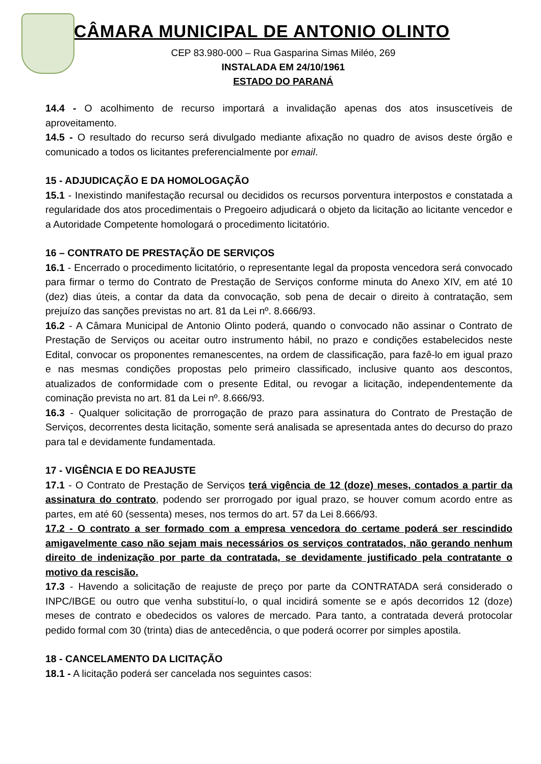CÂMARA MUNICIPAL DE ANTONIO OLINTO
CEP 83.980-000 – Rua Gasparina Simas Miléo, 269
INSTALADA EM 24/10/1961
ESTADO DO PARANÁ
14.4 - O acolhimento de recurso importará a invalidação apenas dos atos insuscetíveis de aproveitamento.
14.5 - O resultado do recurso será divulgado mediante afixação no quadro de avisos deste órgão e comunicado a todos os licitantes preferencialmente por email.
15 - ADJUDICAÇÃO E DA HOMOLOGAÇÃO
15.1 - Inexistindo manifestação recursal ou decididos os recursos porventura interpostos e constatada a regularidade dos atos procedimentais o Pregoeiro adjudicará o objeto da licitação ao licitante vencedor e a Autoridade Competente homologará o procedimento licitatório.
16 – CONTRATO DE PRESTAÇÃO DE SERVIÇOS
16.1 - Encerrado o procedimento licitatório, o representante legal da proposta vencedora será convocado para firmar o termo do Contrato de Prestação de Serviços conforme minuta do Anexo XIV, em até 10 (dez) dias úteis, a contar da data da convocação, sob pena de decair o direito à contratação, sem prejuízo das sanções previstas no art. 81 da Lei nº. 8.666/93.
16.2 - A Câmara Municipal de Antonio Olinto poderá, quando o convocado não assinar o Contrato de Prestação de Serviços ou aceitar outro instrumento hábil, no prazo e condições estabelecidos neste Edital, convocar os proponentes remanescentes, na ordem de classificação, para fazê-lo em igual prazo e nas mesmas condições propostas pelo primeiro classificado, inclusive quanto aos descontos, atualizados de conformidade com o presente Edital, ou revogar a licitação, independentemente da cominação prevista no art. 81 da Lei nº. 8.666/93.
16.3 - Qualquer solicitação de prorrogação de prazo para assinatura do Contrato de Prestação de Serviços, decorrentes desta licitação, somente será analisada se apresentada antes do decurso do prazo para tal e devidamente fundamentada.
17 - VIGÊNCIA E DO REAJUSTE
17.1 - O Contrato de Prestação de Serviços terá vigência de 12 (doze) meses, contados a partir da assinatura do contrato, podendo ser prorrogado por igual prazo, se houver comum acordo entre as partes, em até 60 (sessenta) meses, nos termos do art. 57 da Lei 8.666/93.
17.2 - O contrato a ser formado com a empresa vencedora do certame poderá ser rescindido amigavelmente caso não sejam mais necessários os serviços contratados, não gerando nenhum direito de indenização por parte da contratada, se devidamente justificado pela contratante o motivo da rescisão.
17.3 - Havendo a solicitação de reajuste de preço por parte da CONTRATADA será considerado o INPC/IBGE ou outro que venha substituí-lo, o qual incidirá somente se e após decorridos 12 (doze) meses de contrato e obedecidos os valores de mercado. Para tanto, a contratada deverá protocolar pedido formal com 30 (trinta) dias de antecedência, o que poderá ocorrer por simples apostila.
18 - CANCELAMENTO DA LICITAÇÃO
18.1 - A licitação poderá ser cancelada nos seguintes casos: